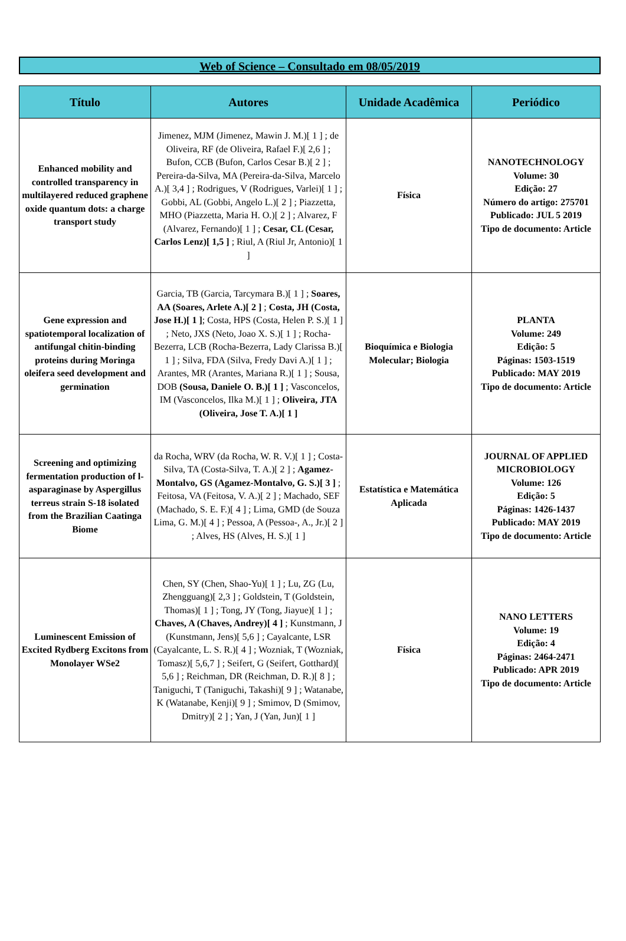Web of Science – Consultado em 08/05/2019
| Título | Autores | Unidade Acadêmica | Periódico |
| --- | --- | --- | --- |
| Enhanced mobility and controlled transparency in multilayered reduced graphene oxide quantum dots: a charge transport study | Jimenez, MJM (Jimenez, Mawin J. M.)[ 1 ] ; de Oliveira, RF (de Oliveira, Rafael F.)[ 2,6 ] ; Bufon, CCB (Bufon, Carlos Cesar B.)[ 2 ] ; Pereira-da-Silva, MA (Pereira-da-Silva, Marcelo A.)[ 3,4 ] ; Rodrigues, V (Rodrigues, Varlei)[ 1 ] ; Gobbi, AL (Gobbi, Angelo L.)[ 2 ] ; Piazzetta, MHO (Piazzetta, Maria H. O.)[ 2 ] ; Alvarez, F (Alvarez, Fernando)[ 1 ] ; Cesar, CL (Cesar, Carlos Lenz)[ 1,5 ] ; Riul, A (Riul Jr, Antonio)[ 1 ] | Física | NANOTECHNOLOGY Volume: 30 Edição: 27 Número do artigo: 275701 Publicado: JUL 5 2019 Tipo de documento: Article |
| Gene expression and spatiotemporal localization of antifungal chitin-binding proteins during Moringa oleifera seed development and germination | Garcia, TB (Garcia, Tarcymara B.)[ 1 ] ; Soares, AA (Soares, Arlete A.)[ 2 ] ; Costa, JH (Costa, Jose H.)[ 1 ] ; Costa, HPS (Costa, Helen P. S.)[ 1 ] ; Neto, JXS (Neto, Joao X. S.)[ 1 ] ; Rocha-Bezerra, LCB (Rocha-Bezerra, Lady Clarissa B.)[ 1 ] ; Silva, FDA (Silva, Fredy Davi A.)[ 1 ] ; Arantes, MR (Arantes, Mariana R.)[ 1 ] ; Sousa, DOB (Sousa, Daniele O. B.)[ 1 ] ; Vasconcelos, IM (Vasconcelos, Ilka M.)[ 1 ] ; Oliveira, JTA (Oliveira, Jose T. A.)[ 1 ] | Bioquímica e Biologia Molecular; Biologia | PLANTA Volume: 249 Edição: 5 Páginas: 1503-1519 Publicado: MAY 2019 Tipo de documento: Article |
| Screening and optimizing fermentation production of l-asparaginase by Aspergillus terreus strain S-18 isolated from the Brazilian Caatinga Biome | da Rocha, WRV (da Rocha, W. R. V.)[ 1 ] ; Costa-Silva, TA (Costa-Silva, T. A.)[ 2 ] ; Agamez-Montalvo, GS (Agamez-Montalvo, G. S.)[ 3 ] ; Feitosa, VA (Feitosa, V. A.)[ 2 ] ; Machado, SEF (Machado, S. E. F.)[ 4 ] ; Lima, GMD (de Souza Lima, G. M.)[ 4 ] ; Pessoa, A (Pessoa-, A., Jr.)[ 2 ] ; Alves, HS (Alves, H. S.)[ 1 ] | Estatística e Matemática Aplicada | JOURNAL OF APPLIED MICROBIOLOGY Volume: 126 Edição: 5 Páginas: 1426-1437 Publicado: MAY 2019 Tipo de documento: Article |
| Luminescent Emission of Excited Rydberg Excitons from Monolayer WSe2 | Chen, SY (Chen, Shao-Yu)[ 1 ] ; Lu, ZG (Lu, Zhengguang)[ 2,3 ] ; Goldstein, T (Goldstein, Thomas)[ 1 ] ; Tong, JY (Tong, Jiayue)[ 1 ] ; Chaves, A (Chaves, Andrey)[ 4 ] ; Kunstmann, J (Kunstmann, Jens)[ 5,6 ] ; Cayalcante, LSR (Cayalcante, L. S. R.)[ 4 ] ; Wozniak, T (Wozniak, Tomasz)[ 5,6,7 ] ; Seifert, G (Seifert, Gotthard)[ 5,6 ] ; Reichman, DR (Reichman, D. R.)[ 8 ] ; Taniguchi, T (Taniguchi, Takashi)[ 9 ] ; Watanabe, K (Watanabe, Kenji)[ 9 ] ; Smimov, D (Smimov, Dmitry)[ 2 ] ; Yan, J (Yan, Jun)[ 1 ] | Física | NANO LETTERS Volume: 19 Edição: 4 Páginas: 2464-2471 Publicado: APR 2019 Tipo de documento: Article |